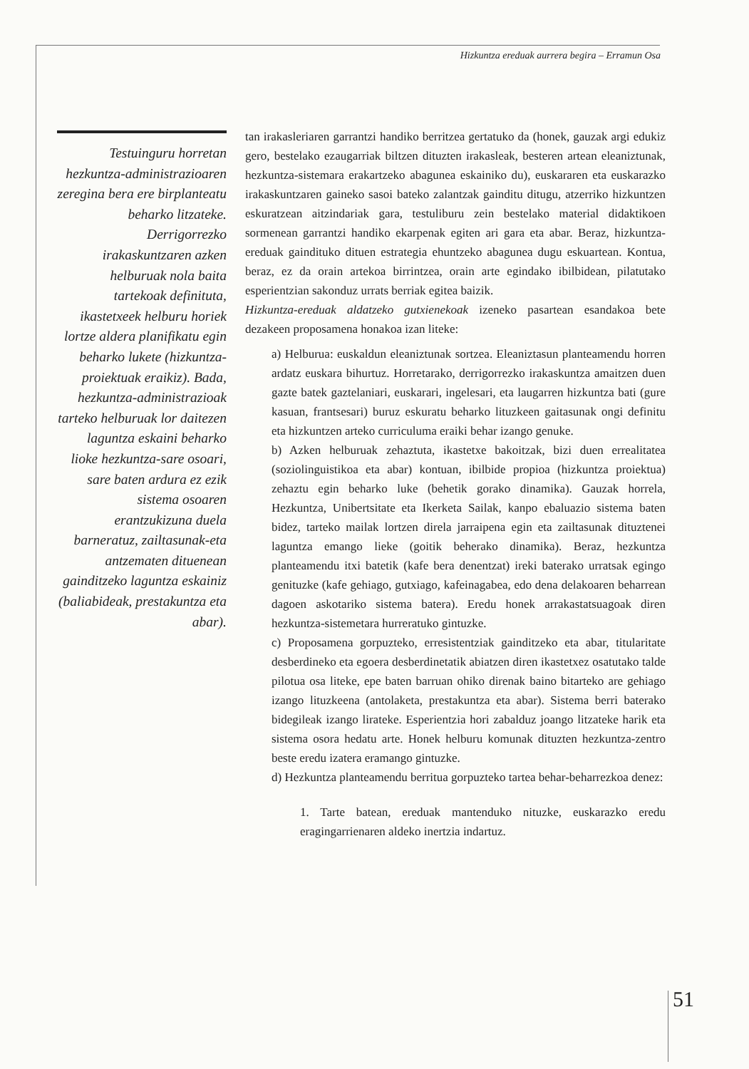Hizkuntza ereduak aurrera begira – Erramun Osa
Testuinguru horretan hezkuntza-administrazioaren zeregina bera ere birplanteatu beharko litzateke. Derrigorrezko irakaskuntzaren azken helburuak nola baita tartekoak definituta, ikastetxeek helburu horiek lortze aldera planifikatu egin beharko lukete (hizkuntza-proiektuak eraikiz). Bada, hezkuntza-administrazioak tarteko helburuak lor daitezen laguntza eskaini beharko lioke hezkuntza-sare osoari, sare baten ardura ez ezik sistema osoaren erantzukizuna duela barneratuz, zailtasunak-eta antzematen dituenean gainditzeko laguntza eskainiz (baliabideak, prestakuntza eta abar).
tan irakasleriaren garrantzi handiko berritzea gertatuko da (honek, gauzak argi edukiz gero, bestelako ezaugarriak biltzen dituzten irakasleak, besteren artean eleaniztunak, hezkuntza-sistemara erakartzeko abagunea eskainiko du), euskararen eta euskarazko irakaskuntzaren gaineko sasoi bateko zalantzak gainditu ditugu, atzerriko hizkuntzen eskuratzean aitzindariak gara, testuliburu zein bestelako material didaktikoen sormenean garrantzi handiko ekarpenak egiten ari gara eta abar. Beraz, hizkuntza-ereduak gaindituko dituen estrategia ehuntzeko abagunea dugu eskuartean. Kontua, beraz, ez da orain artekoa birrintzea, orain arte egindako ibilbidean, pilatutako esperientzian sakonduz urrats berriak egitea baizik.
Hizkuntza-ereduak aldatzeko gutxienekoak izeneko pasartean esandakoa bete dezakeen proposamena honakoa izan liteke:
a) Helburua: euskaldun eleaniztunak sortzea. Eleaniztasun planteamendu horren ardatz euskara bihurtuz. Horretarako, derrigorrezko irakaskuntza amaitzen duen gazte batek gaztelaniari, euskarari, ingelesari, eta laugarren hizkuntza bati (gure kasuan, frantsesari) buruz eskuratu beharko lituzkeen gaitasunak ongi definitu eta hizkuntzen arteko curriculuma eraiki behar izango genuke.
b) Azken helburuak zehaztuta, ikastetxe bakoitzak, bizi duen errealitatea (soziolinguistikoa eta abar) kontuan, ibilbide propioa (hizkuntza proiektua) zehaztu egin beharko luke (behetik gorako dinamika). Gauzak horrela, Hezkuntza, Unibertsitate eta Ikerketa Sailak, kanpo ebaluazio sistema baten bidez, tarteko mailak lortzen direla jarraipena egin eta zailtasunak dituztenei laguntza emango lieke (goitik beherako dinamika). Beraz, hezkuntza planteamendu itxi batetik (kafe bera denentzat) ireki baterako urratsak egingo genituzke (kafe gehiago, gutxiago, kafeinagabea, edo dena delakoaren beharrean dagoen askotariko sistema batera). Eredu honek arrakastatsuagoak diren hezkuntza-sistemetara hurreratuko gintuzke.
c) Proposamena gorpuzteko, erresistentziak gainditzeko eta abar, titularitate desberdineko eta egoera desberdinetatik abiatzen diren ikastetxez osatutako talde pilotua osa liteke, epe baten barruan ohiko direnak baino bitarteko are gehiago izango lituzkeena (antolaketa, prestakuntza eta abar). Sistema berri baterako bidegileak izango lirateke. Esperientzia hori zabalduz joango litzateke harik eta sistema osora hedatu arte. Honek helburu komunak dituzten hezkuntza-zentro beste eredu izatera eramango gintuzke.
d) Hezkuntza planteamendu berritua gorpuzteko tartea behar-beharrezkoa denez:
1. Tarte batean, ereduak mantenduko nituzke, euskarazko eredu eragingarrienaren aldeko inertzia indartuz.
51